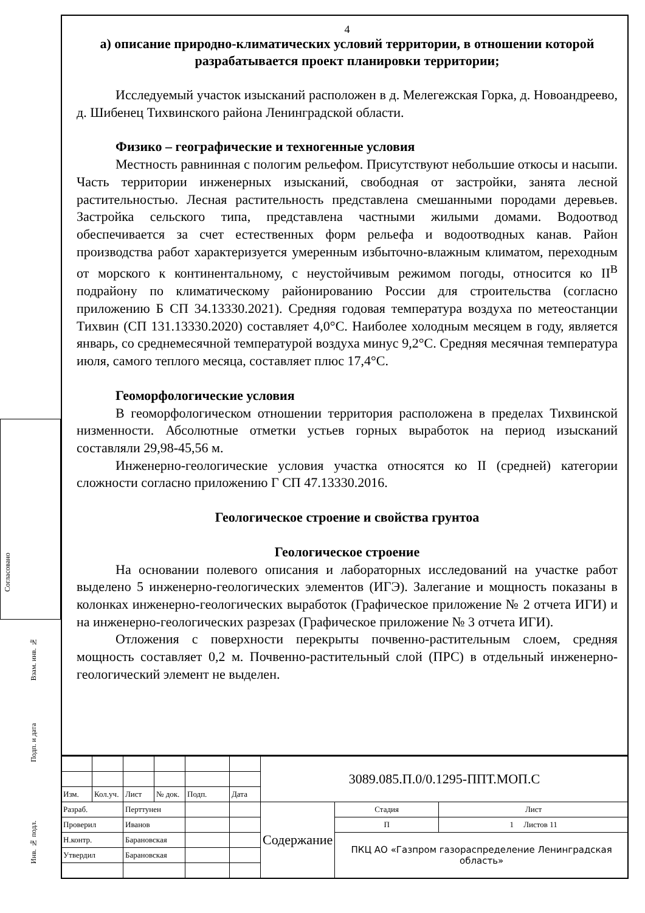Согласовано
Взам. инв. №
Подп. и дата
Инв. № подл.
4
а) описание природно-климатических условий территории, в отношении которой разрабатывается проект планировки территории;
Исследуемый участок изысканий расположен в д. Мелегежская Горка, д. Новоандреево, д. Шибенец Тихвинского района Ленинградской области.
Физико – географические и техногенные условия
Местность равнинная с пологим рельефом. Присутствуют небольшие откосы и насыпи. Часть территории инженерных изысканий, свободная от застройки, занята лесной растительностью. Лесная растительность представлена смешанными породами деревьев. Застройка сельского типа, представлена частными жилыми домами. Водоотвод обеспечивается за счет естественных форм рельефа и водоотводных канав. Район производства работ характеризуется умеренным избыточно-влажным климатом, переходным от морского к континентальному, с неустойчивым режимом погоды, относится ко II<sup>В</sup> подрайону по климатическому районированию России для строительства (согласно приложению Б СП 34.13330.2021). Средняя годовая температура воздуха по метеостанции Тихвин (СП 131.13330.2020) составляет 4,0°С. Наиболее холодным месяцем в году, является январь, со среднемесячной температурой воздуха минус 9,2°С. Средняя месячная температура июля, самого теплого месяца, составляет плюс 17,4°С.
Геоморфологические условия
В геоморфологическом отношении территория расположена в пределах Тихвинской низменности. Абсолютные отметки устьев горных выработок на период изысканий составляли 29,98-45,56 м.
Инженерно-геологические условия участка относятся ко II (средней) категории сложности согласно приложению Г СП 47.13330.2016.
Геологическое строение и свойства грунтоа
Геологическое строение
На основании полевого описания и лабораторных исследований на участке работ выделено 5 инженерно-геологических элементов (ИГЭ). Залегание и мощность показаны в колонках инженерно-геологических выработок (Графическое приложение № 2 отчета ИГИ) и на инженерно-геологических разрезах (Графическое приложение № 3 отчета ИГИ).
Отложения с поверхности перекрыты почвенно-растительным слоем, средняя мощность составляет 0,2 м. Почвенно-растительный слой (ПРС) в отдельный инженерно-геологический элемент не выделен.
| | | | | | | 3089.085.П.0/0.1295-ППТ.МОП.С | | |
| Изм. | Кол.уч. | Лист | № док. | Подп. | Дата | | | |
| Разраб. | | Перттунен | | | | Содержание | Стадия | Лист |
| Проверил | | Иванов | | | | | П | 1 Листов 11 |
| Н.контр. | | Барановская | | | | | ПКЦ АО «Газпром газораспределение Ленинградская область» | |
| Утвердил | | Барановская | | | | | | |